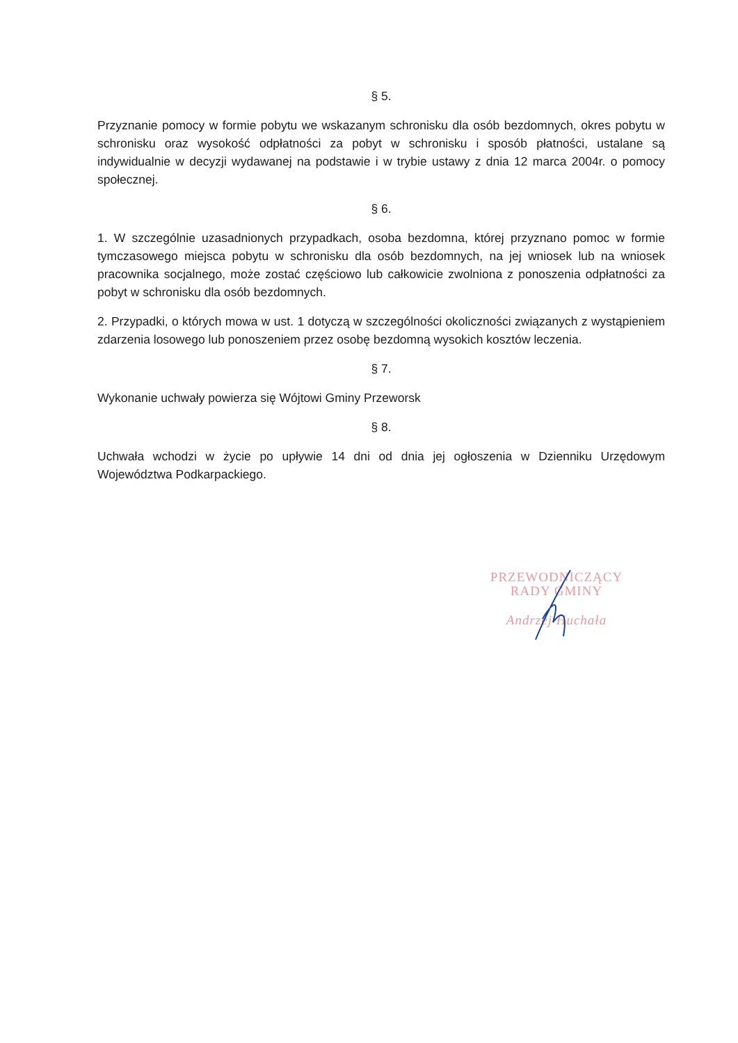§ 5.
Przyznanie pomocy w formie pobytu we wskazanym schronisku dla osób bezdomnych, okres pobytu w schronisku oraz wysokość odpłatności za pobyt w schronisku i sposób płatności, ustalane są indywidualnie w decyzji wydawanej na podstawie i w trybie ustawy z dnia 12 marca 2004r. o pomocy społecznej.
§ 6.
1. W szczególnie uzasadnionych przypadkach, osoba bezdomna, której przyznano pomoc w formie tymczasowego miejsca pobytu w schronisku dla osób bezdomnych, na jej wniosek lub na wniosek pracownika socjalnego, może zostać częściowo lub całkowicie zwolniona z ponoszenia odpłatności za pobyt w schronisku dla osób bezdomnych.
2. Przypadki, o których mowa w ust. 1 dotyczą w szczególności okoliczności związanych z wystąpieniem zdarzenia losowego lub ponoszeniem przez osobę bezdomną wysokich kosztów leczenia.
§ 7.
Wykonanie uchwały powierza się Wójtowi Gminy Przeworsk
§ 8.
Uchwała wchodzi w życie po upływie 14 dni od dnia jej ogłoszenia w Dzienniku Urzędowym Województwa Podkarpackiego.
PRZEWODNICZĄCY
RADY GMINY
Andrzej Huchała